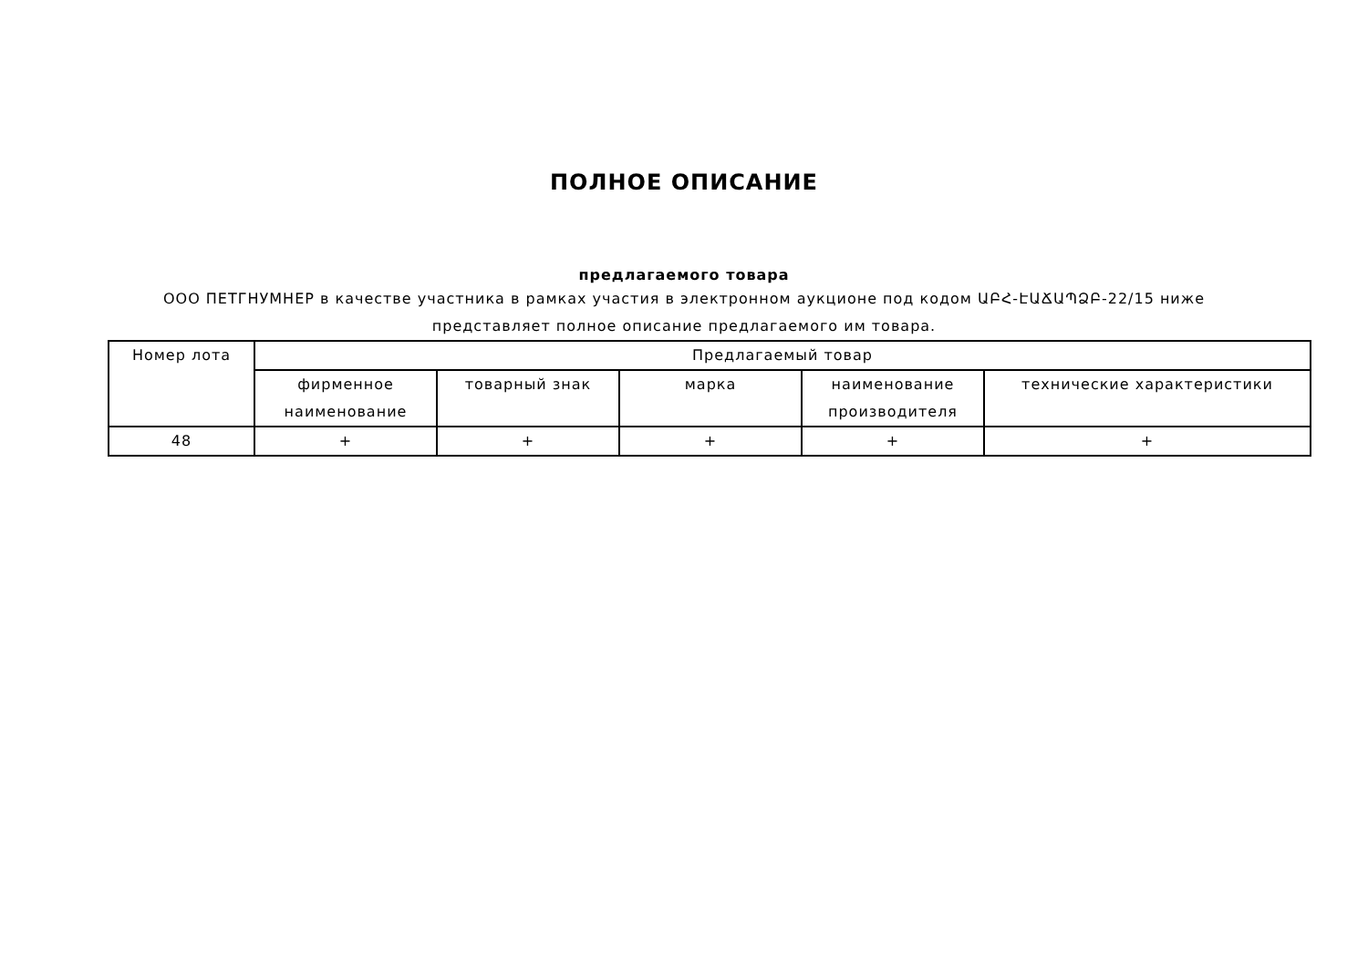ПОЛНОЕ ОПИСАНИЕ
предлагаемого товара
ООО ПЕТГНУМНЕР в качестве участника в рамках участия в электронном аукционе под кодом ԱԲՀ-ԷԱՃԱՊՁԲ-22/15 ниже представляет полное описание предлагаемого им товара.
| Номер лота | Предлагаемый товар | | | | |
| --- | --- | --- | --- | --- | --- |
| | фирменное наименование | товарный знак | марка | наименование производителя | технические характеристики |
| 48 | + | + | + | + | + |